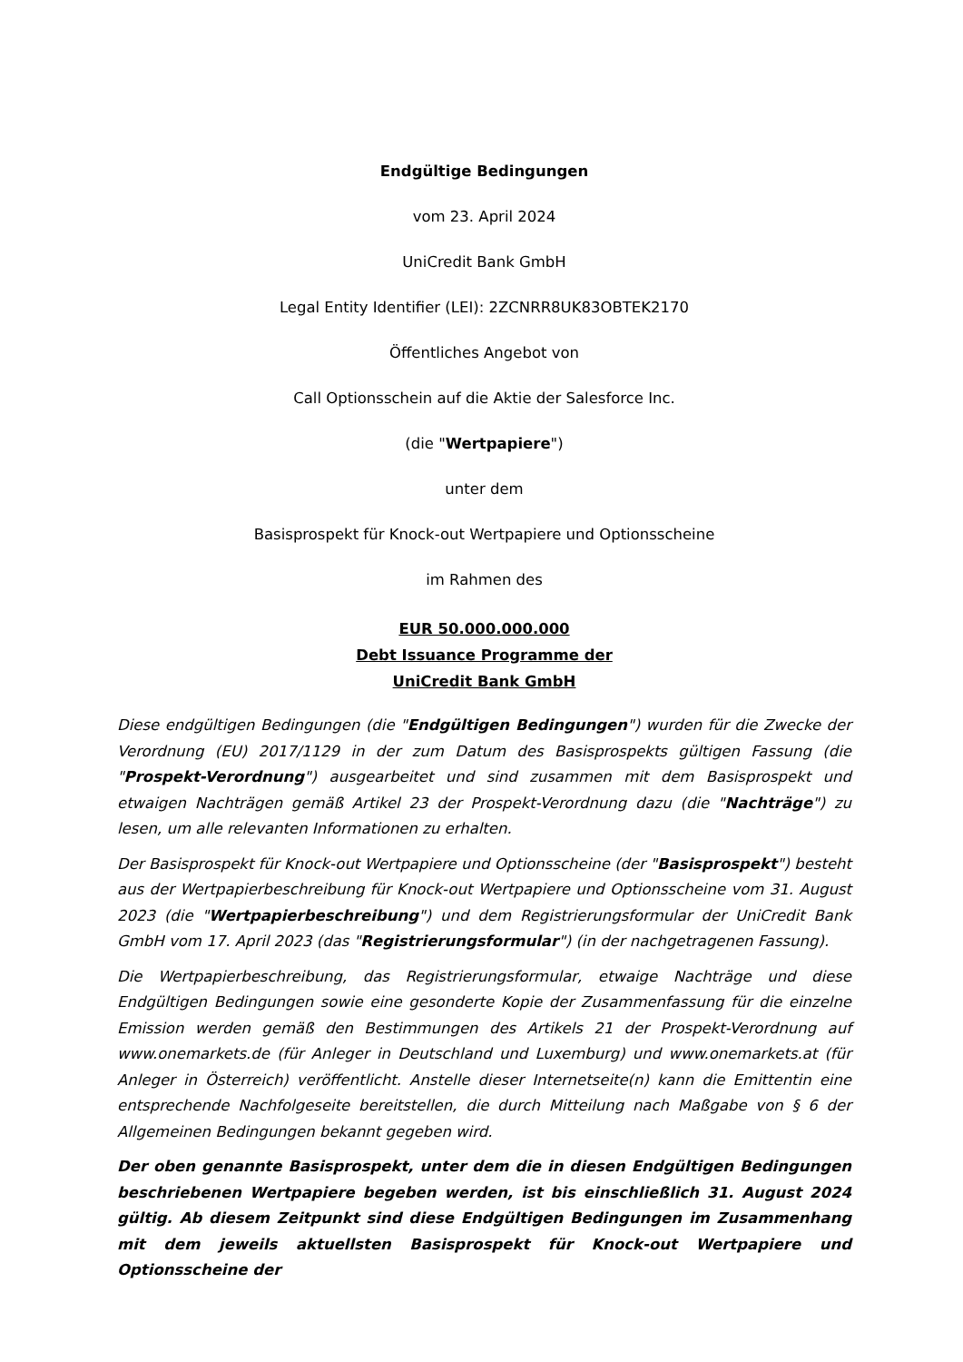Endgültige Bedingungen
vom 23. April 2024
UniCredit Bank GmbH
Legal Entity Identifier (LEI): 2ZCNRR8UK83OBTEK2170
Öffentliches Angebot von
Call Optionsschein auf die Aktie der Salesforce Inc.
(die "Wertpapiere")
unter dem
Basisprospekt für Knock-out Wertpapiere und Optionsscheine
im Rahmen des
EUR 50.000.000.000
Debt Issuance Programme der
UniCredit Bank GmbH
Diese endgültigen Bedingungen (die "Endgültigen Bedingungen") wurden für die Zwecke der Verordnung (EU) 2017/1129 in der zum Datum des Basisprospekts gültigen Fassung (die "Prospekt-Verordnung") ausgearbeitet und sind zusammen mit dem Basisprospekt und etwaigen Nachträgen gemäß Artikel 23 der Prospekt-Verordnung dazu (die "Nachträge") zu lesen, um alle relevanten Informationen zu erhalten.
Der Basisprospekt für Knock-out Wertpapiere und Optionsscheine (der "Basisprospekt") besteht aus der Wertpapierbeschreibung für Knock-out Wertpapiere und Optionsscheine vom 31. August 2023 (die "Wertpapierbeschreibung") und dem Registrierungsformular der UniCredit Bank GmbH vom 17. April 2023 (das "Registrierungsformular") (in der nachgetragenen Fassung).
Die Wertpapierbeschreibung, das Registrierungsformular, etwaige Nachträge und diese Endgültigen Bedingungen sowie eine gesonderte Kopie der Zusammenfassung für die einzelne Emission werden gemäß den Bestimmungen des Artikels 21 der Prospekt-Verordnung auf www.onemarkets.de (für Anleger in Deutschland und Luxemburg) und www.onemarkets.at (für Anleger in Österreich) veröffentlicht. Anstelle dieser Internetseite(n) kann die Emittentin eine entsprechende Nachfolgeseite bereitstellen, die durch Mitteilung nach Maßgabe von § 6 der Allgemeinen Bedingungen bekannt gegeben wird.
Der oben genannte Basisprospekt, unter dem die in diesen Endgültigen Bedingungen beschriebenen Wertpapiere begeben werden, ist bis einschließlich 31. August 2024 gültig. Ab diesem Zeitpunkt sind diese Endgültigen Bedingungen im Zusammenhang mit dem jeweils aktuellsten Basisprospekt für Knock-out Wertpapiere und Optionsscheine der